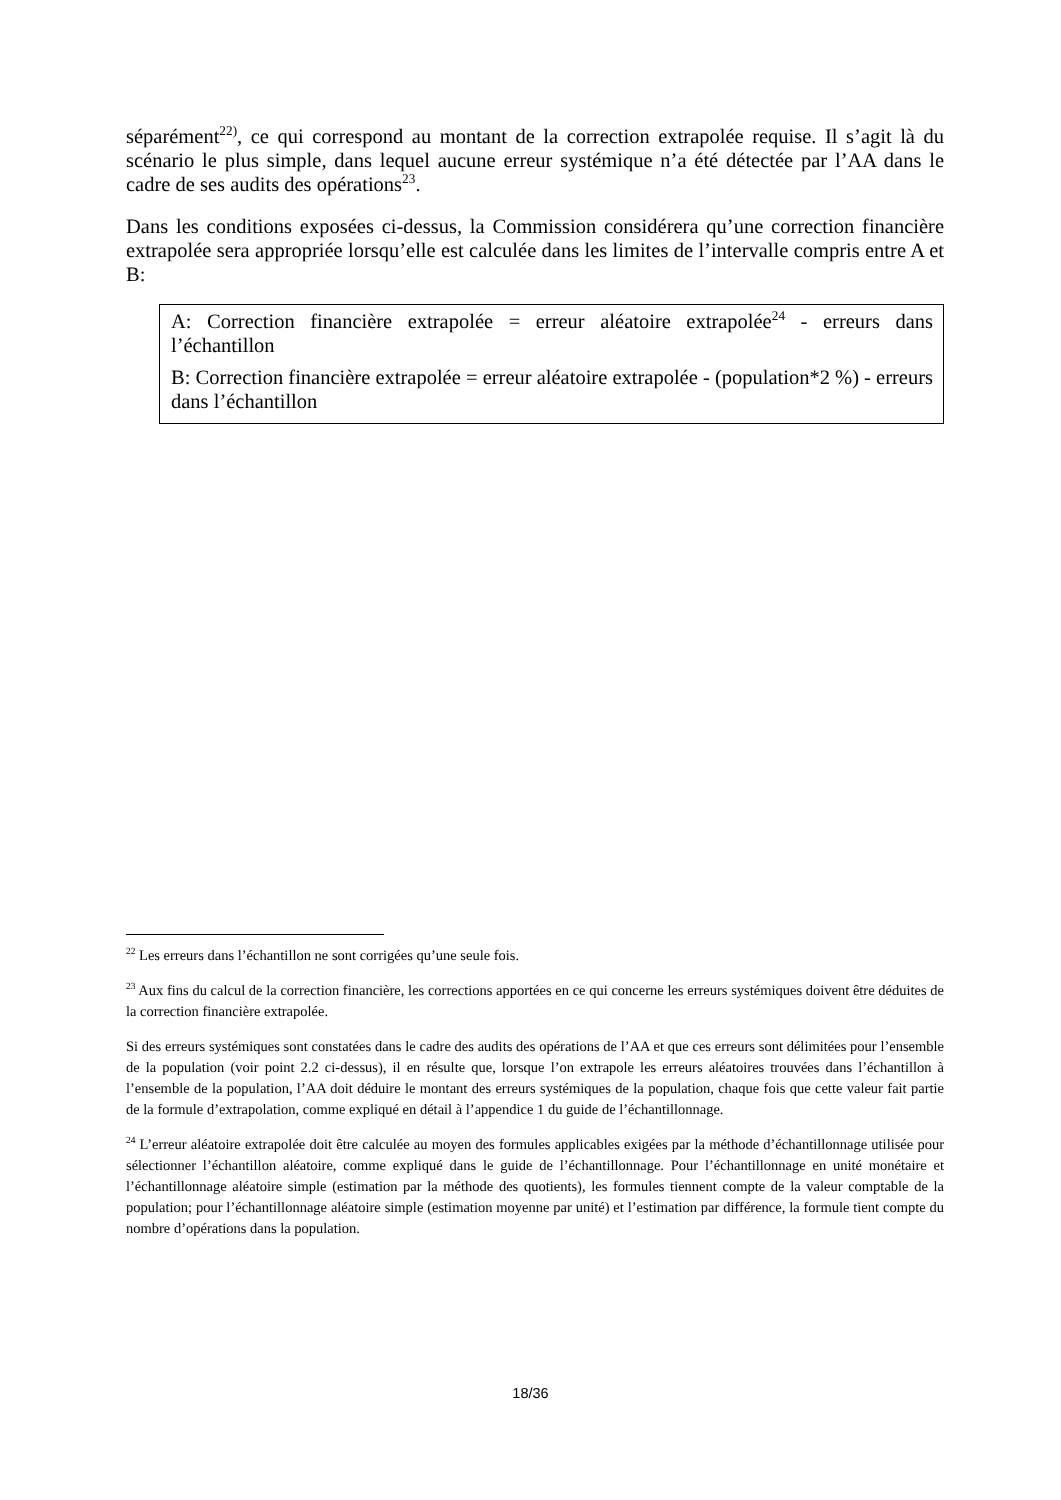séparément<sup>22)</sup>, ce qui correspond au montant de la correction extrapolée requise. Il s’agit là du scénario le plus simple, dans lequel aucune erreur systémique n’a été détectée par l’AA dans le cadre de ses audits des opérations<sup>23</sup>.
Dans les conditions exposées ci-dessus, la Commission considérera qu’une correction financière extrapolée sera appropriée lorsqu’elle est calculée dans les limites de l’intervalle compris entre A et B:
A: Correction financière extrapolée = erreur aléatoire extrapolée<sup>24</sup> - erreurs dans l’échantillon
B: Correction financière extrapolée = erreur aléatoire extrapolée - (population*2 %) - erreurs dans l’échantillon
<sup>22</sup> Les erreurs dans l’échantillon ne sont corrigées qu’une seule fois.
<sup>23</sup> Aux fins du calcul de la correction financière, les corrections apportées en ce qui concerne les erreurs systémiques doivent être déduites de la correction financière extrapolée.
Si des erreurs systémiques sont constatées dans le cadre des audits des opérations de l’AA et que ces erreurs sont délimitées pour l’ensemble de la population (voir point 2.2 ci-dessus), il en résulte que, lorsque l’on extrapole les erreurs aléatoires trouvées dans l’échantillon à l’ensemble de la population, l’AA doit déduire le montant des erreurs systémiques de la population, chaque fois que cette valeur fait partie de la formule d’extrapolation, comme expliqué en détail à l’appendice 1 du guide de l’échantillonnage.
<sup>24</sup> L’erreur aléatoire extrapolée doit être calculée au moyen des formules applicables exigées par la méthode d’échantillonnage utilisée pour sélectionner l’échantillon aléatoire, comme expliqué dans le guide de l’échantillonnage. Pour l’échantillonnage en unité monétaire et l’échantillonnage aléatoire simple (estimation par la méthode des quotients), les formules tiennent compte de la valeur comptable de la population; pour l’échantillonnage aléatoire simple (estimation moyenne par unité) et l’estimation par différence, la formule tient compte du nombre d’opérations dans la population.
18/36